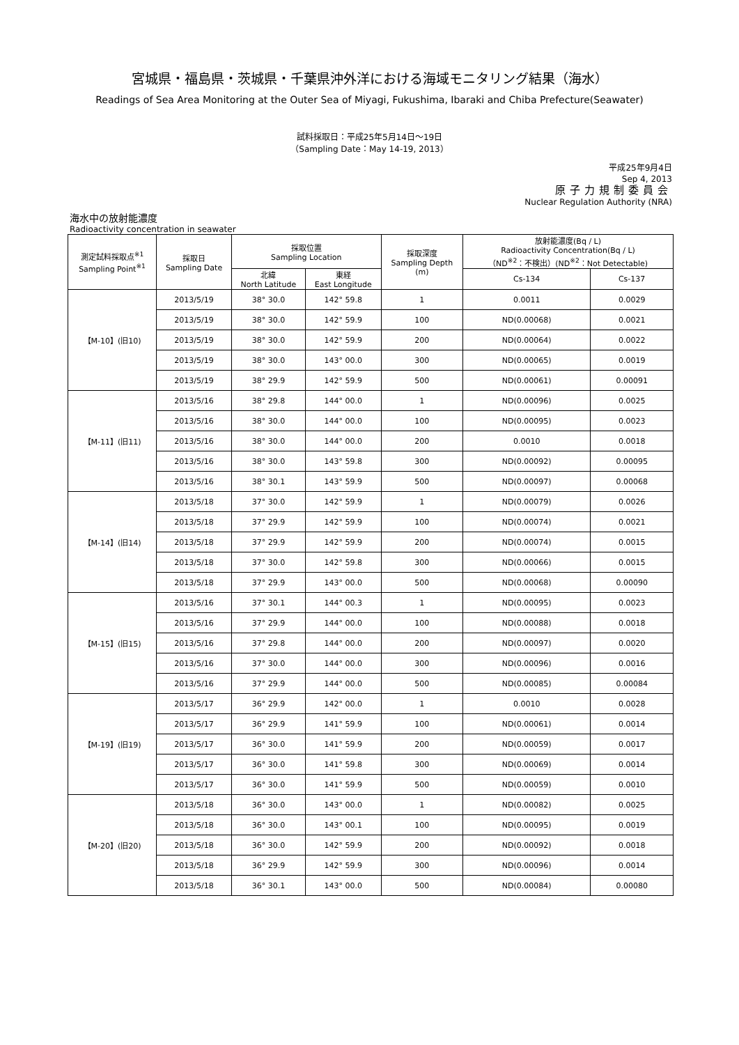宮城県・福島県・茨城県・千葉県沖外洋における海域モニタリング結果（海水）
Readings of Sea Area Monitoring at the Outer Sea of Miyagi, Fukushima, Ibaraki and Chiba Prefecture(Seawater)
試料採取日：平成25年5月14日～19日
（Sampling Date：May 14-19, 2013）
平成25年9月4日
Sep 4, 2013
原子力規制委員会
Nuclear Regulation Authority (NRA)
海水中の放射能濃度
Radioactivity concentration in seawater
| 測定試料採取点<sup>※1</sup> Sampling Point<sup>※1</sup> | 採取日 Sampling Date | 採取位置 Sampling Location | | 採取深度 Sampling Depth (m) | 放射能濃度(Bq / L) Radioactivity Concentration(Bq / L) （ND<sup>※2</sup>：不検出）(ND<sup>※2</sup>：Not Detectable) | |
| --- | --- | --- | --- | --- | --- | --- |
| | | 北緯 North Latitude | 東経 East Longitude | | Cs-134 | Cs-137 |
| 【M-10】(旧10) | 2013/5/19 | 38° 30.0 | 142° 59.8 | 1 | 0.0011 | 0.0029 |
| | 2013/5/19 | 38° 30.0 | 142° 59.9 | 100 | ND(0.00068) | 0.0021 |
| | 2013/5/19 | 38° 30.0 | 142° 59.9 | 200 | ND(0.00064) | 0.0022 |
| | 2013/5/19 | 38° 30.0 | 143° 00.0 | 300 | ND(0.00065) | 0.0019 |
| | 2013/5/19 | 38° 29.9 | 142° 59.9 | 500 | ND(0.00061) | 0.00091 |
| 【M-11】(旧11) | 2013/5/16 | 38° 29.8 | 144° 00.0 | 1 | ND(0.00096) | 0.0025 |
| | 2013/5/16 | 38° 30.0 | 144° 00.0 | 100 | ND(0.00095) | 0.0023 |
| | 2013/5/16 | 38° 30.0 | 144° 00.0 | 200 | 0.0010 | 0.0018 |
| | 2013/5/16 | 38° 30.0 | 143° 59.8 | 300 | ND(0.00092) | 0.00095 |
| | 2013/5/16 | 38° 30.1 | 143° 59.9 | 500 | ND(0.00097) | 0.00068 |
| 【M-14】(旧14) | 2013/5/18 | 37° 30.0 | 142° 59.9 | 1 | ND(0.00079) | 0.0026 |
| | 2013/5/18 | 37° 29.9 | 142° 59.9 | 100 | ND(0.00074) | 0.0021 |
| | 2013/5/18 | 37° 29.9 | 142° 59.9 | 200 | ND(0.00074) | 0.0015 |
| | 2013/5/18 | 37° 30.0 | 142° 59.8 | 300 | ND(0.00066) | 0.0015 |
| | 2013/5/18 | 37° 29.9 | 143° 00.0 | 500 | ND(0.00068) | 0.00090 |
| 【M-15】(旧15) | 2013/5/16 | 37° 30.1 | 144° 00.3 | 1 | ND(0.00095) | 0.0023 |
| | 2013/5/16 | 37° 29.9 | 144° 00.0 | 100 | ND(0.00088) | 0.0018 |
| | 2013/5/16 | 37° 29.8 | 144° 00.0 | 200 | ND(0.00097) | 0.0020 |
| | 2013/5/16 | 37° 30.0 | 144° 00.0 | 300 | ND(0.00096) | 0.0016 |
| | 2013/5/16 | 37° 29.9 | 144° 00.0 | 500 | ND(0.00085) | 0.00084 |
| 【M-19】(旧19) | 2013/5/17 | 36° 29.9 | 142° 00.0 | 1 | 0.0010 | 0.0028 |
| | 2013/5/17 | 36° 29.9 | 141° 59.9 | 100 | ND(0.00061) | 0.0014 |
| | 2013/5/17 | 36° 30.0 | 141° 59.9 | 200 | ND(0.00059) | 0.0017 |
| | 2013/5/17 | 36° 30.0 | 141° 59.8 | 300 | ND(0.00069) | 0.0014 |
| | 2013/5/17 | 36° 30.0 | 141° 59.9 | 500 | ND(0.00059) | 0.0010 |
| 【M-20】(旧20) | 2013/5/18 | 36° 30.0 | 143° 00.0 | 1 | ND(0.00082) | 0.0025 |
| | 2013/5/18 | 36° 30.0 | 143° 00.1 | 100 | ND(0.00095) | 0.0019 |
| | 2013/5/18 | 36° 30.0 | 142° 59.9 | 200 | ND(0.00092) | 0.0018 |
| | 2013/5/18 | 36° 29.9 | 142° 59.9 | 300 | ND(0.00096) | 0.0014 |
| | 2013/5/18 | 36° 30.1 | 143° 00.0 | 500 | ND(0.00084) | 0.00080 |